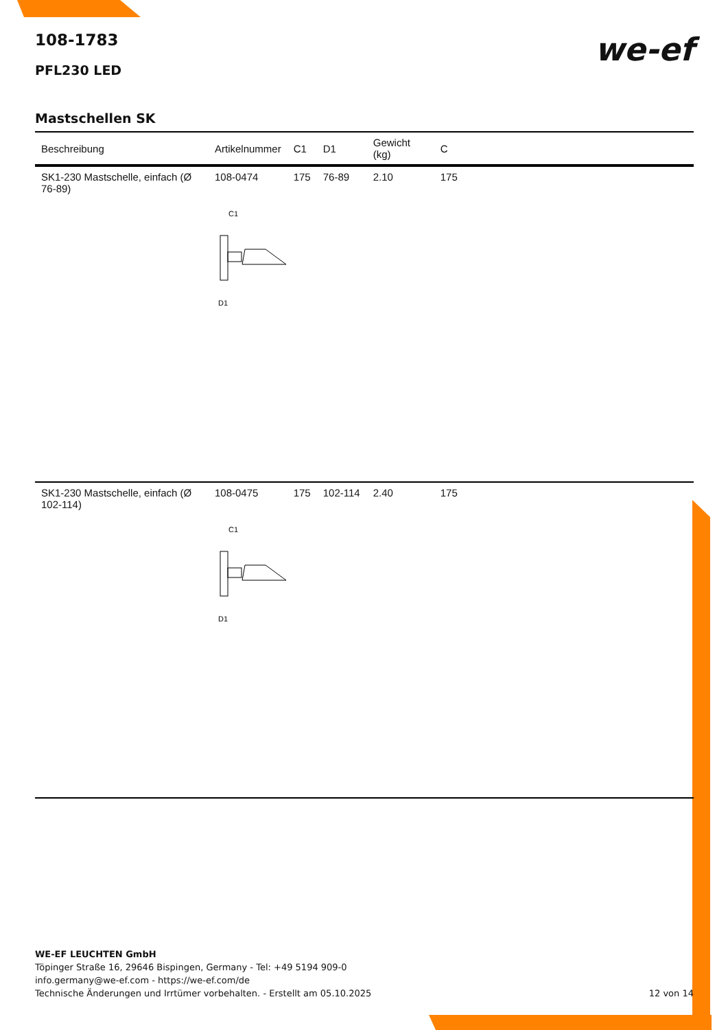we-ef
108-1783
PFL230 LED
Mastschellen SK
| Beschreibung | Artikelnummer | C1 | D1 | Gewicht (kg) | C |
| --- | --- | --- | --- | --- | --- |
| SK1-230 Mastschelle, einfach (Ø 76-89) | 108-0474 | 175 | 76-89 | 2.10 | 175 |
| | C1 D1 | | | | |
| SK1-230 Mastschelle, einfach (Ø 102-114) | 108-0475 | 175 | 102-114 | 2.40 | 175 |
| | C1 D1 | | | | |
WE-EF LEUCHTEN GmbH
Töpinger Straße 16, 29646 Bispingen, Germany - Tel: +49 5194 909-0
info.germany@we-ef.com - https://we-ef.com/de
Technische Änderungen und Irrtümer vorbehalten. - Erstellt am 05.10.2025 12 von 14